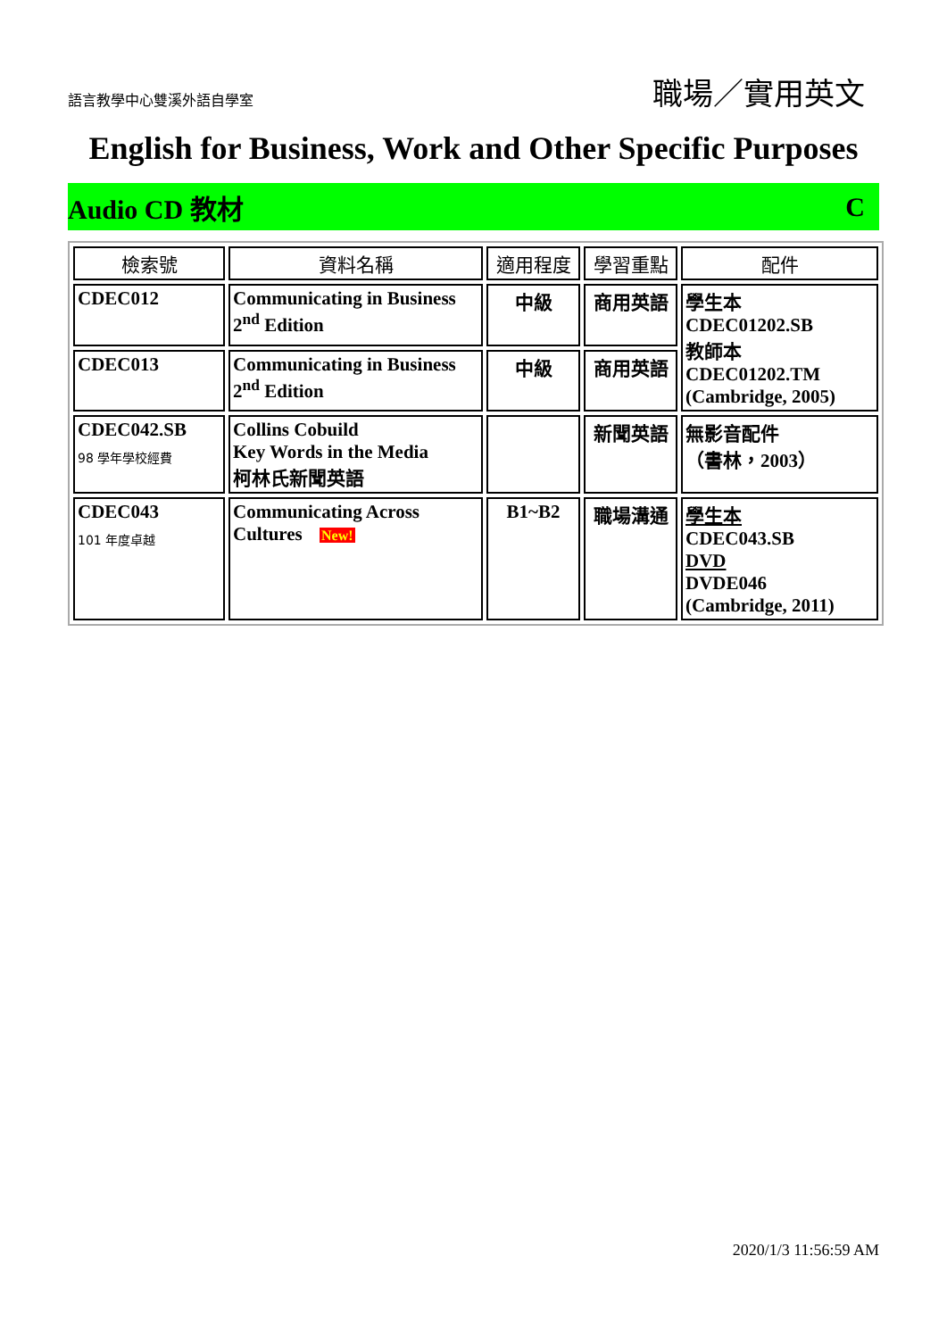語言教學中心雙溪外語自學室
職場／實用英文
English for Business, Work and Other Specific Purposes
Audio CD 教材 C
| 檢索號 | 資料名稱 | 適用程度 | 學習重點 | 配件 |
| --- | --- | --- | --- | --- |
| CDEC012 | Communicating in Business 2<sup>nd</sup> Edition | 中級 | 商用英語 | 學生本 CDEC01202.SB 教師本 CDEC01202.TM (Cambridge, 2005) |
| CDEC013 | Communicating in Business 2<sup>nd</sup> Edition | 中級 | 商用英語 | |
| CDEC042.SB 98 學年學校經費 | Collins Cobuild Key Words in the Media 柯林氏新聞英語 | | 新聞英語 | 無影音配件 （書林，2003） |
| CDEC043 101 年度卓越 | Communicating Across Cultures New! | B1~B2 | 職場溝通 | 學生本 CDEC043.SB DVD DVDE046 (Cambridge, 2011) |
2020/1/3 11:56:59 AM